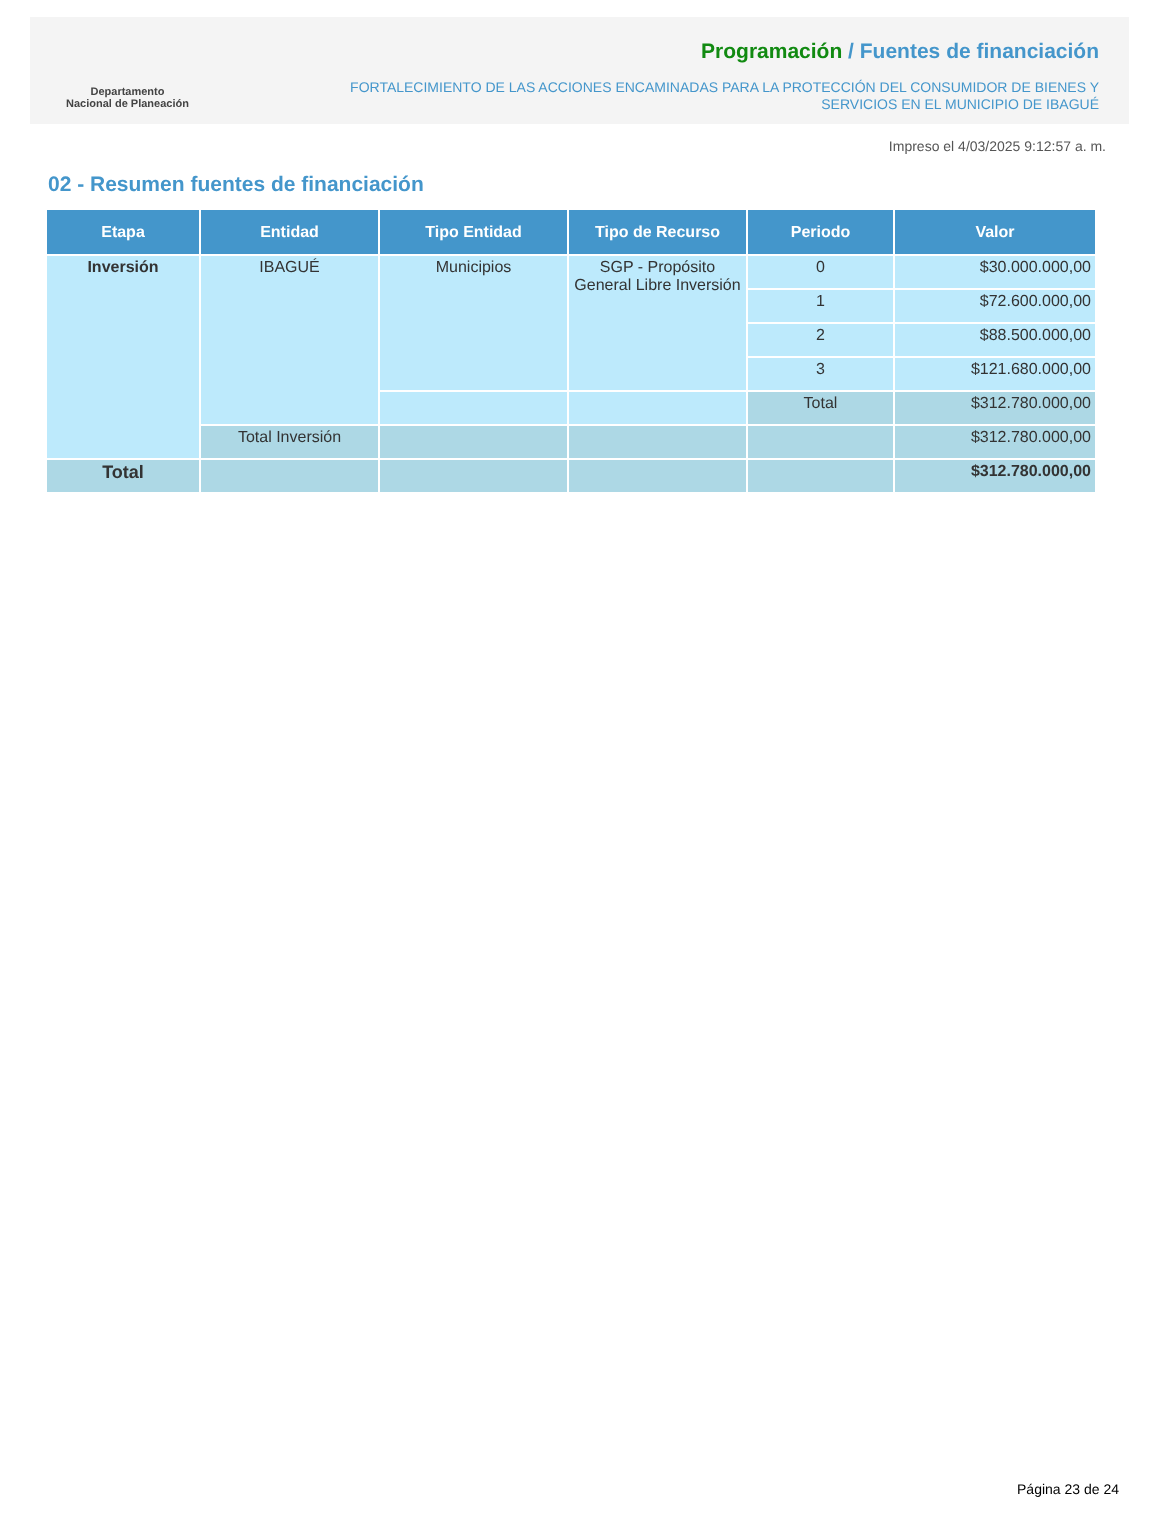Departamento
Nacional de Planeación
Programación / Fuentes de financiación
FORTALECIMIENTO DE LAS ACCIONES ENCAMINADAS PARA LA PROTECCIÓN DEL CONSUMIDOR DE BIENES Y
SERVICIOS EN EL MUNICIPIO DE IBAGUÉ
Impreso el 4/03/2025 9:12:57 a. m.
02 - Resumen fuentes de financiación
| Etapa | Entidad | Tipo Entidad | Tipo de Recurso | Periodo | Valor |
| --- | --- | --- | --- | --- | --- |
| Inversión | IBAGUÉ | Municipios | SGP - Propósito General Libre Inversión | 0 | $30.000.000,00 |
| | | | | 1 | $72.600.000,00 |
| | | | | 2 | $88.500.000,00 |
| | | | | 3 | $121.680.000,00 |
| | | | | Total | $312.780.000,00 |
| | Total Inversión | | | | $312.780.000,00 |
| Total | | | | | $312.780.000,00 |
Página 23 de 24